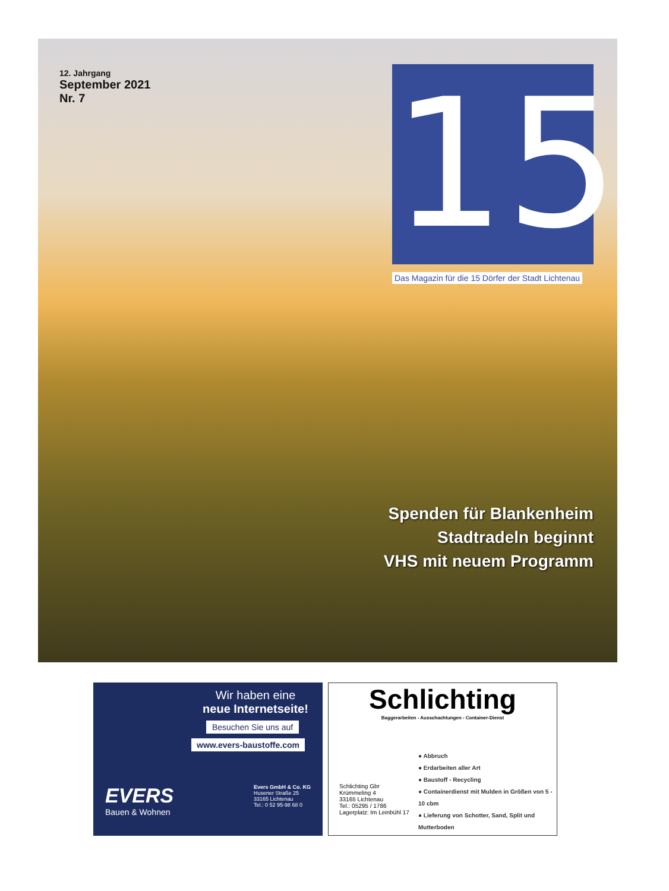12. Jahrgang
September 2021
Nr. 7
15
Das Magazin für die 15 Dörfer der Stadt Lichtenau
Spenden für Blankenheim
Stadtradeln beginnt
VHS mit neuem Programm
Wir haben eine
neue Internetseite!
Besuchen Sie uns auf
www.evers-baustoffe.com
EVERS
Bauen & Wohnen
Evers GmbH & Co. KG
Husener Straße 25
33165 Lichtenau
Tel.: 0 52 95-98 68 0
Schlichting
Baggerarbeiten - Ausschachtungen - Container-Dienst
Schlichting Gbr
Krümmeling 4
33165 Lichtenau
Tel.: 05295 / 1786
Lagerplatz: Im Leinbühl 17
● Abbruch
● Erdarbeiten aller Art
● Baustoff - Recycling
● Containerdienst mit Mulden in Größen von 5 - 10 cbm
● Lieferung von Schotter, Sand, Split und Mutterboden